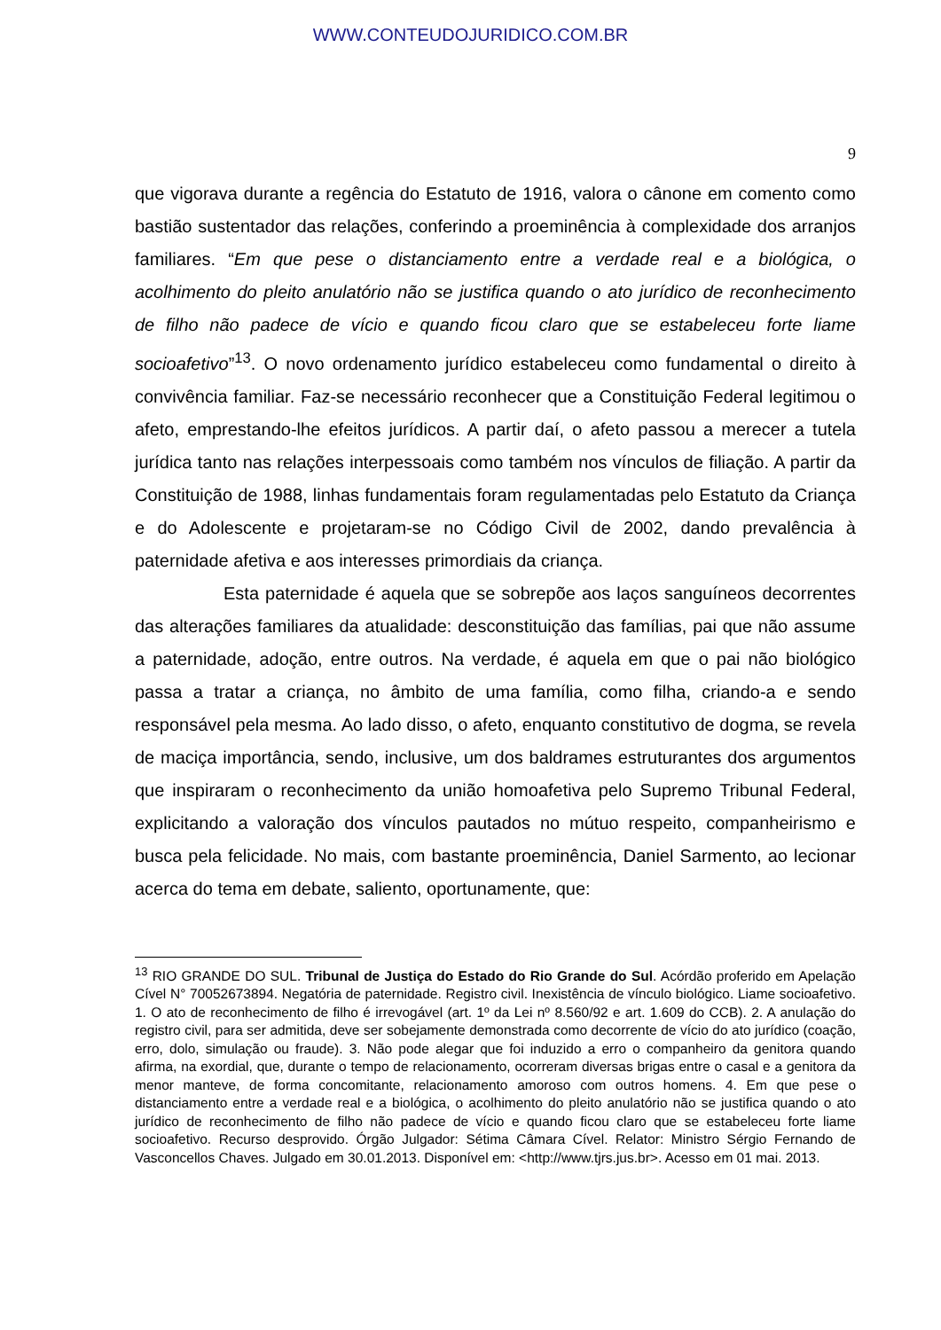WWW.CONTEUDOJURIDICO.COM.BR
9
que vigorava durante a regência do Estatuto de 1916, valora o cânone em comento como bastião sustentador das relações, conferindo a proeminência à complexidade dos arranjos familiares. “Em que pese o distanciamento entre a verdade real e a biológica, o acolhimento do pleito anulatório não se justifica quando o ato jurídico de reconhecimento de filho não padece de vício e quando ficou claro que se estabeleceu forte liame socioafetivo”<sup>13</sup>. O novo ordenamento jurídico estabeleceu como fundamental o direito à convivência familiar. Faz-se necessário reconhecer que a Constituição Federal legitimou o afeto, emprestando-lhe efeitos jurídicos. A partir daí, o afeto passou a merecer a tutela jurídica tanto nas relações interpessoais como também nos vínculos de filiação. A partir da Constituição de 1988, linhas fundamentais foram regulamentadas pelo Estatuto da Criança e do Adolescente e projetaram-se no Código Civil de 2002, dando prevalência à paternidade afetiva e aos interesses primordiais da criança.
Esta paternidade é aquela que se sobrepõe aos laços sanguíneos decorrentes das alterações familiares da atualidade: desconstituição das famílias, pai que não assume a paternidade, adoção, entre outros. Na verdade, é aquela em que o pai não biológico passa a tratar a criança, no âmbito de uma família, como filha, criando-a e sendo responsável pela mesma. Ao lado disso, o afeto, enquanto constitutivo de dogma, se revela de maciça importância, sendo, inclusive, um dos baldrames estruturantes dos argumentos que inspiraram o reconhecimento da união homoafetiva pelo Supremo Tribunal Federal, explicitando a valoração dos vínculos pautados no mútuo respeito, companheirismo e busca pela felicidade. No mais, com bastante proeminência, Daniel Sarmento, ao lecionar acerca do tema em debate, saliento, oportunamente, que:
<sup>13</sup> RIO GRANDE DO SUL. Tribunal de Justiça do Estado do Rio Grande do Sul. Acórdão proferido em Apelação Cível N° 70052673894. Negatória de paternidade. Registro civil. Inexistência de vínculo biológico. Liame socioafetivo. 1. O ato de reconhecimento de filho é irrevogável (art. 1º da Lei nº 8.560/92 e art. 1.609 do CCB). 2. A anulação do registro civil, para ser admitida, deve ser sobejamente demonstrada como decorrente de vício do ato jurídico (coação, erro, dolo, simulação ou fraude). 3. Não pode alegar que foi induzido a erro o companheiro da genitora quando afirma, na exordial, que, durante o tempo de relacionamento, ocorreram diversas brigas entre o casal e a genitora da menor manteve, de forma concomitante, relacionamento amoroso com outros homens. 4. Em que pese o distanciamento entre a verdade real e a biológica, o acolhimento do pleito anulatório não se justifica quando o ato jurídico de reconhecimento de filho não padece de vício e quando ficou claro que se estabeleceu forte liame socioafetivo. Recurso desprovido. Órgão Julgador: Sétima Câmara Cível. Relator: Ministro Sérgio Fernando de Vasconcellos Chaves. Julgado em 30.01.2013. Disponível em: <http://www.tjrs.jus.br>. Acesso em 01 mai. 2013.